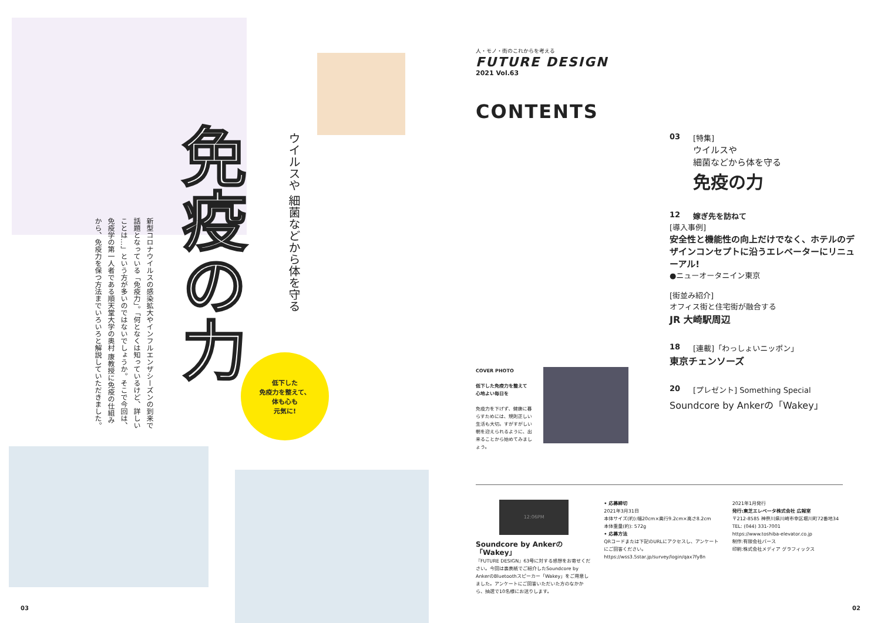ウイルスや 細菌などから体を守る
免疫の力
新型コロナウイルスの感染拡大やインフルエンザシーズンの到来で話題となっている「免疫力」。「何となくは知っているけど、詳しいことは…」という方が多いのではないでしょうか。そこで今回は、免疫学の第一人者である順天堂大学の奥村 康教授に免疫の仕組みから、免疫力を保つ方法までいろいろと解説していただきました。
低下した
免疫力を整えて、
体も心も
元気に!
03
人・モノ・街のこれからを考える
FUTURE DESIGN
2021 Vol.63
CONTENTS
03 [特集]
ウイルスや
細菌などから体を守る
免疫の力
12 嫁ぎ先を訪ねて
[導入事例]
安全性と機能性の向上だけでなく、ホテルのデザインコンセプトに沿うエレベーターにリニューアル!
●ニューオータニイン東京
[街並み紹介]
オフィス街と住宅街が融合する
JR 大崎駅周辺
18 [連載]「わっしょいニッポン」
東京チェンソーズ
20 [プレゼント] Something Special
Soundcore by Ankerの「Wakey」
COVER PHOTO
低下した免疫力を整えて
心地よい毎日を
免疫力を下げず、健康に暮らすためには、規則正しい生活も大切。すがすがしい朝を迎えられるように、出来ることから始めてみましょう。
12:06PM
Soundcore by Ankerの「Wakey」
『FUTURE DESIGN』63号に対する感想をお寄せください。今回は裏表紙でご紹介したSoundcore by AnkerのBluetoothスピーカー「Wakey」をご用意しました。アンケートにご回答いただいた方のなかから、抽選で10名様にお送りします。
• 応募締切
2021年3月31日
本体サイズ(約):幅20cm×奥行9.2cm×高さ8.2cm
本体重量(約): 572g
• 応募方法
QRコードまたは下記のURLにアクセスし、アンケートにご回答ください。
https://wss3.5star.jp/survey/login/qax7fy8n
2021年1月発行
発行:東芝エレベータ株式会社 広報室
〒212-8585 神奈川県川崎市幸区堀川町72番地34
TEL: (044) 331-7001
https://www.toshiba-elevator.co.jp
制作:有限会社バース
印刷:株式会社メディア グラフィックス
02